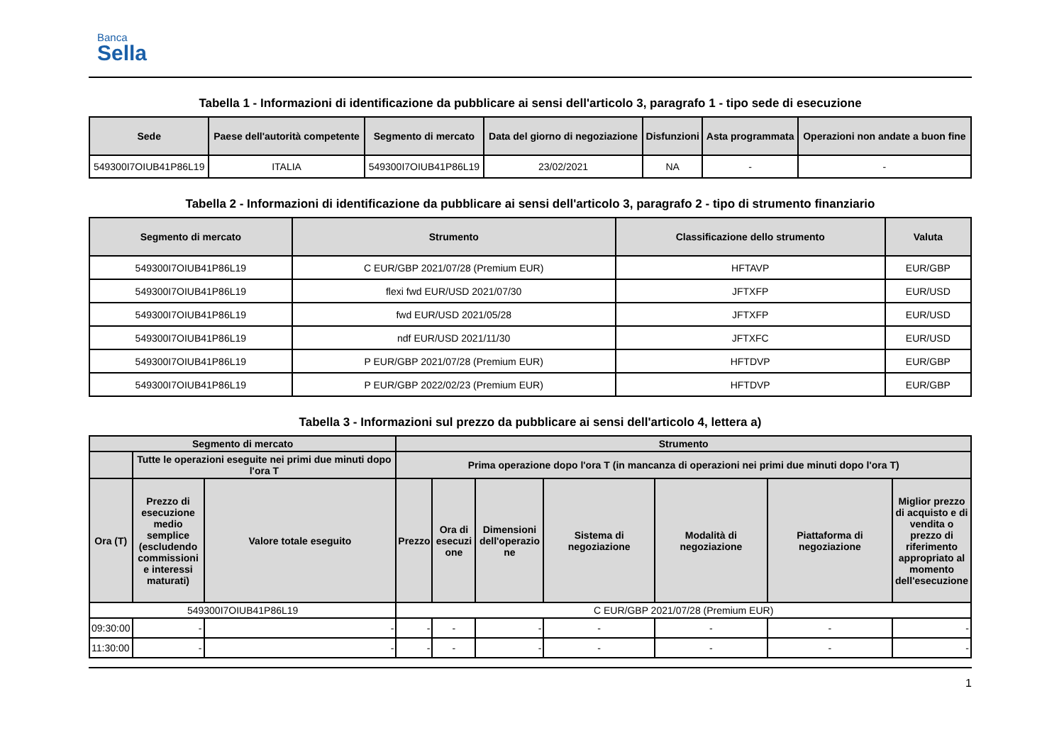Banca
Sella
Tabella 1 - Informazioni di identificazione da pubblicare ai sensi dell'articolo 3, paragrafo 1 - tipo sede di esecuzione
| Sede | Paese dell'autorità competente | Segmento di mercato | Data del giorno di negoziazione | Disfunzioni | Asta programmata | Operazioni non andate a buon fine |
| --- | --- | --- | --- | --- | --- | --- |
| 549300I7OIUB41P86L19 | ITALIA | 549300I7OIUB41P86L19 | 23/02/2021 | NA | - | - |
Tabella 2 - Informazioni di identificazione da pubblicare ai sensi dell'articolo 3, paragrafo 2 - tipo di strumento finanziario
| Segmento di mercato | Strumento | Classificazione dello strumento | Valuta |
| --- | --- | --- | --- |
| 549300I7OIUB41P86L19 | C EUR/GBP 2021/07/28 (Premium EUR) | HFTAVP | EUR/GBP |
| 549300I7OIUB41P86L19 | flexi fwd EUR/USD 2021/07/30 | JFTXFP | EUR/USD |
| 549300I7OIUB41P86L19 | fwd EUR/USD 2021/05/28 | JFTXFP | EUR/USD |
| 549300I7OIUB41P86L19 | ndf EUR/USD 2021/11/30 | JFTXFC | EUR/USD |
| 549300I7OIUB41P86L19 | P EUR/GBP 2021/07/28 (Premium EUR) | HFTDVP | EUR/GBP |
| 549300I7OIUB41P86L19 | P EUR/GBP 2022/02/23 (Premium EUR) | HFTDVP | EUR/GBP |
Tabella 3 - Informazioni sul prezzo da pubblicare ai sensi dell'articolo 4, lettera a)
| Segmento di mercato | | | Strumento | | | | | | |
| --- | --- | --- | --- | --- | --- | --- | --- | --- | --- |
| | Tutte le operazioni eseguite nei primi due minuti dopo l'ora T | | Prima operazione dopo l'ora T (in mancanza di operazioni nei primi due minuti dopo l'ora T) | | | | | | |
| Ora (T) | Prezzo di esecuzione medio semplice (escludendo commissioni e interessi maturati) | Valore totale eseguito | Prezzo | Ora di esecuzi one | Dimensioni dell'operazio ne | Sistema di negoziazione | Modalità di negoziazione | Piattaforma di negoziazione | Miglior prezzo di acquisto e di vendita o prezzo di riferimento appropriato al momento dell'esecuzione |
| 549300I7OIUB41P86L19 | | | C EUR/GBP 2021/07/28 (Premium EUR) | | | | | | |
| 09:30:00 | - | - | - | - | - | - | - | - | - |
| 11:30:00 | - | - | - | - | - | - | - | - | - |
1